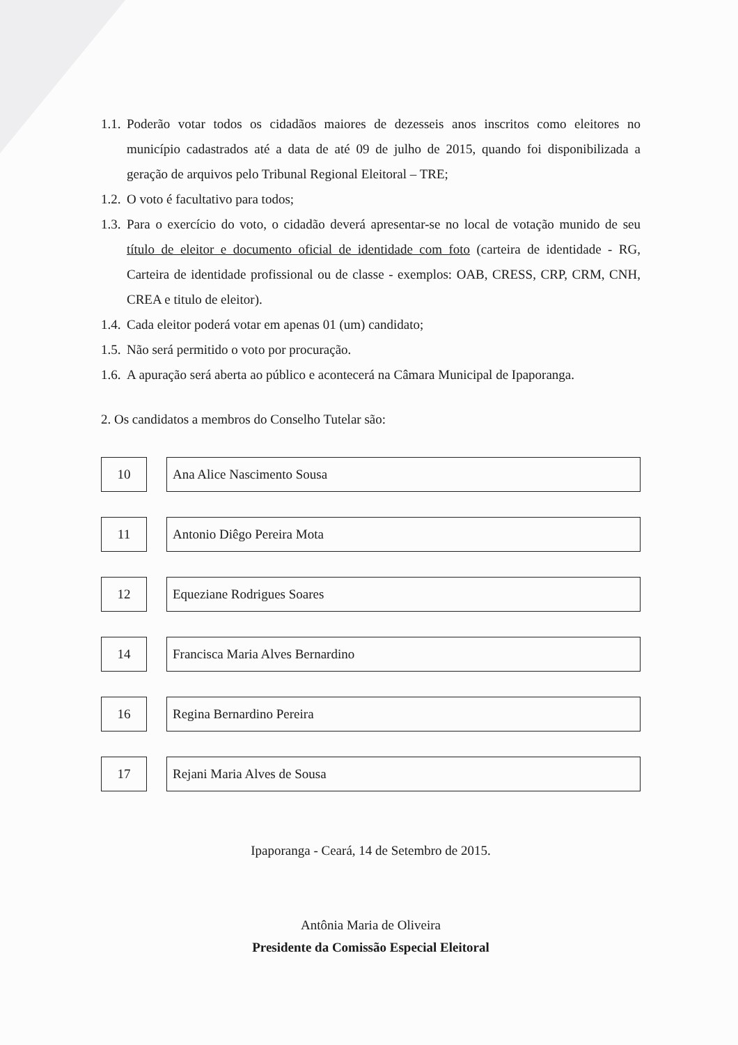1.1.
Poderão votar todos os cidadãos maiores de dezesseis anos inscritos como eleitores no município cadastrados até a data de até 09 de julho de 2015, quando foi disponibilizada a geração de arquivos pelo Tribunal Regional Eleitoral – TRE;
1.2.
O voto é facultativo para todos;
1.3.
Para o exercício do voto, o cidadão deverá apresentar-se no local de votação munido de seu título de eleitor e documento oficial de identidade com foto (carteira de identidade - RG, Carteira de identidade profissional ou de classe - exemplos: OAB, CRESS, CRP, CRM, CNH, CREA e titulo de eleitor).
1.4.
Cada eleitor poderá votar em apenas 01 (um) candidato;
1.5.
Não será permitido o voto por procuração.
1.6.
A apuração será aberta ao público e acontecerá na Câmara Municipal de Ipaporanga.
2. Os candidatos a membros do Conselho Tutelar são:
10 Ana Alice Nascimento Sousa
11 Antonio Diêgo Pereira Mota
12 Equeziane Rodrigues Soares
14
Francisca Maria Alves Bernardino
16 Regina Bernardino Pereira
17 Rejani Maria Alves de Sousa
Ipaporanga - Ceará, 14 de Setembro de 2015.
Antônia Maria de Oliveira
Presidente da Comissão Especial Eleitoral